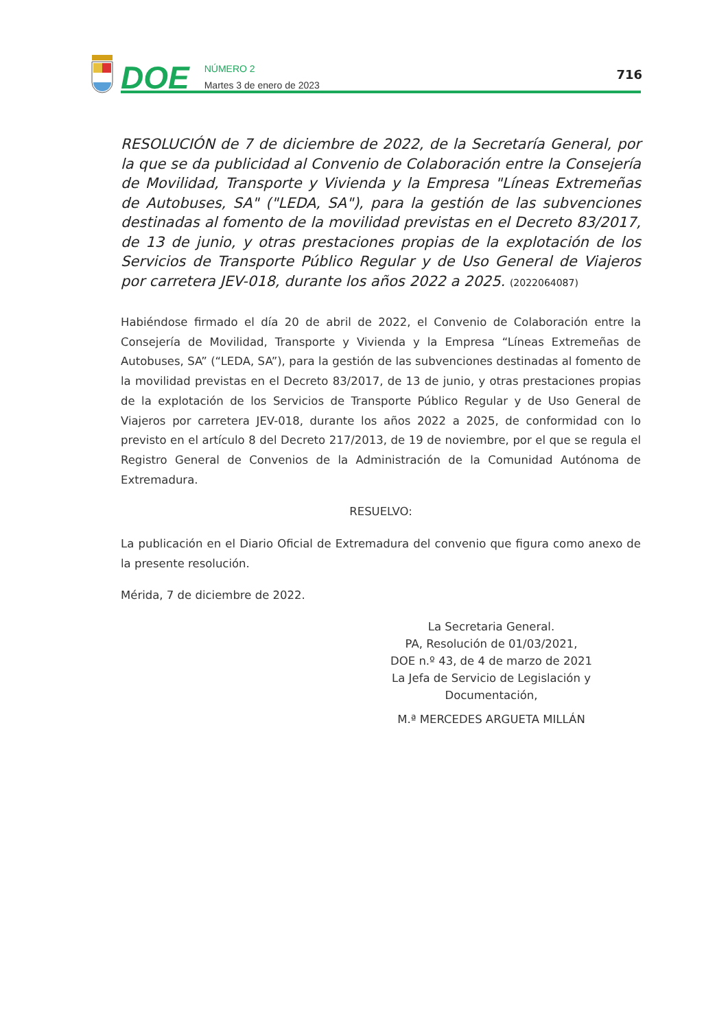DOE
NÚMERO 2
Martes 3 de enero de 2023
716
RESOLUCIÓN de 7 de diciembre de 2022, de la Secretaría General, por la que se da publicidad al Convenio de Colaboración entre la Consejería de Movilidad, Transporte y Vivienda y la Empresa "Líneas Extremeñas de Autobuses, SA" ("LEDA, SA"), para la gestión de las subvenciones destinadas al fomento de la movilidad previstas en el Decreto 83/2017, de 13 de junio, y otras prestaciones propias de la explotación de los Servicios de Transporte Público Regular y de Uso General de Viajeros por carretera JEV-018, durante los años 2022 a 2025. (2022064087)
Habiéndose firmado el día 20 de abril de 2022, el Convenio de Colaboración entre la Consejería de Movilidad, Transporte y Vivienda y la Empresa “Líneas Extremeñas de Autobuses, SA” (“LEDA, SA”), para la gestión de las subvenciones destinadas al fomento de la movilidad previstas en el Decreto 83/2017, de 13 de junio, y otras prestaciones propias de la explotación de los Servicios de Transporte Público Regular y de Uso General de Viajeros por carretera JEV-018, durante los años 2022 a 2025, de conformidad con lo previsto en el artículo 8 del Decreto 217/2013, de 19 de noviembre, por el que se regula el Registro General de Convenios de la Administración de la Comunidad Autónoma de Extremadura.
RESUELVO:
La publicación en el Diario Oficial de Extremadura del convenio que figura como anexo de la presente resolución.
Mérida, 7 de diciembre de 2022.
La Secretaria General.
PA, Resolución de 01/03/2021,
DOE n.º 43, de 4 de marzo de 2021
La Jefa de Servicio de Legislación y Documentación,
M.ª MERCEDES ARGUETA MILLÁN